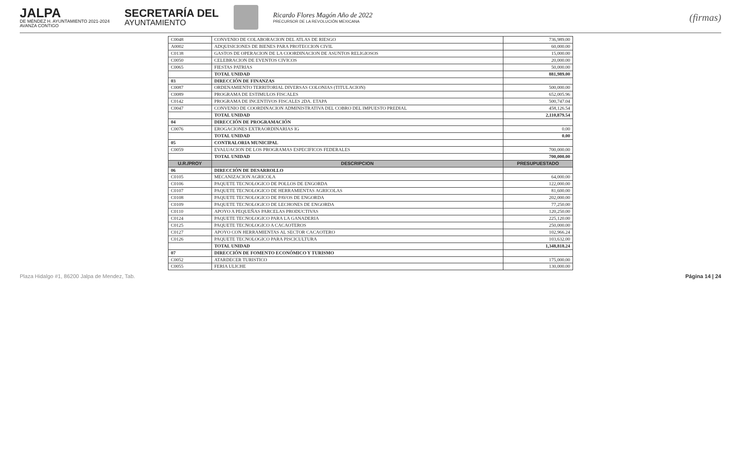JALPA
DE MÉNDEZ H. AYUNTAMIENTO 2021-2024
AVANZA CONTIGO
SECRETARÍA DEL
AYUNTAMIENTO
Ricardo Flores Magón Año de 2022
PRECURSOR DE LA REVOLUCIÓN MEXICANA
(firmas)
| C0048 | CONVENIO DE COLABORACION DEL ATLAS DE RIESGO | 736,989.00 |
| A0002 | ADQUISICIONES DE BIENES PARA PROTECCION CIVIL | 60,000.00 |
| C0138 | GASTOS DE OPERACION DE LA COORDINACION DE ASUNTOS RELIGIOSOS | 15,000.00 |
| C0050 | CELEBRACION DE EVENTOS CIVICOS | 20,000.00 |
| C0065 | FIESTAS PATRIAS | 50,000.00 |
| | TOTAL UNIDAD | 881,989.00 |
| 03 | DIRECCIÓN DE FINANZAS | |
| C0087 | ORDENAMIENTO TERRITORIAL DIVERSAS COLONIAS (TITULACION) | 500,000.00 |
| C0089 | PROGRAMA DE ESTIMULOS FISCALES | 652,005.96 |
| C0142 | PROGRAMA DE INCENTIVOS FISCALES 2DA. ETAPA | 500,747.04 |
| C0047 | CONVENIO DE COORDINACION ADMINISTRATIVA DEL COBRO DEL IMPUESTO PREDIAL | 458,126.54 |
| | TOTAL UNIDAD | 2,110,879.54 |
| 04 | DIRECCIÓN DE PROGRAMACIÓN | |
| C0076 | EROGACIONES EXTRAORDINARIAS IG | 0.00 |
| | TOTAL UNIDAD | 0.00 |
| 05 | CONTRALORIA MUNICIPAL | |
| C0059 | EVALUACION DE LOS PROGRAMAS ESPECIFICOS FEDERALES | 700,000.00 |
| | TOTAL UNIDAD | 700,000.00 |
| U.R./PROY | DESCRIPCION | PRESUPUESTADO |
| 06 | DIRECCIÓN DE DESARROLLO | |
| C0105 | MECANIZACION AGRICOLA | 64,000.00 |
| C0106 | PAQUETE TECNOLOGICO DE POLLOS DE ENGORDA | 122,000.00 |
| C0107 | PAQUETE TECNOLOGICO DE HERRAMIENTAS AGRICOLAS | 81,600.00 |
| C0108 | PAQUETE TECNOLOGICO DE PAVOS DE ENGORDA | 202,000.00 |
| C0109 | PAQUETE TECNOLOGICO DE LECHONES DE ENGORDA | 77,250.00 |
| C0110 | APOYO A PEQUEÑAS PARCELAS PRODUCTIVAS | 120,250.00 |
| C0124 | PAQUETE TECNOLOGICO PARA LA GANADERIA | 225,120.00 |
| C0125 | PAQUETE TECNOLOGICO A CACAOTEROS | 250,000.00 |
| C0127 | APOYO CON HERRAMIENTAS AL SECTOR CACAOTERO | 102,966.24 |
| C0126 | PAQUETE TECNOLOGICO PARA PISCICULTURA | 103,632.00 |
| | TOTAL UNIDAD | 1,348,818.24 |
| 07 | DIRECCIÓN DE FOMENTO ECONÓMICO Y TURISMO | |
| C0052 | ATARDECER TURISTICO | 175,000.00 |
| C0055 | FERIA ULICHE | 130,000.00 |
Plaza Hidalgo #1, 86200 Jalpa de Mendez, Tab. Página 14 | 24